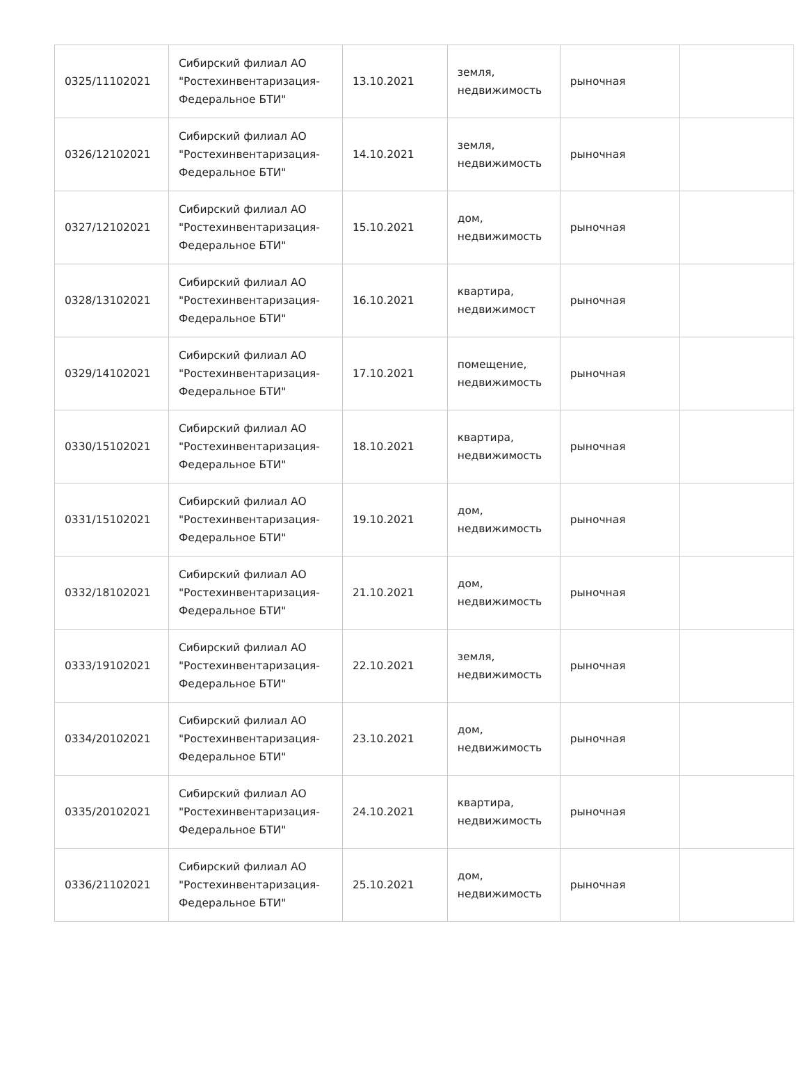| 0325/11102021 | Сибирский филиал АО "Ростехинвентаризация-Федеральное БТИ" | 13.10.2021 | земля, недвижимость | рыночная | |
| 0326/12102021 | Сибирский филиал АО "Ростехинвентаризация-Федеральное БТИ" | 14.10.2021 | земля, недвижимость | рыночная | |
| 0327/12102021 | Сибирский филиал АО "Ростехинвентаризация-Федеральное БТИ" | 15.10.2021 | дом, недвижимость | рыночная | |
| 0328/13102021 | Сибирский филиал АО "Ростехинвентаризация-Федеральное БТИ" | 16.10.2021 | квартира, недвижимост | рыночная | |
| 0329/14102021 | Сибирский филиал АО "Ростехинвентаризация-Федеральное БТИ" | 17.10.2021 | помещение, недвижимость | рыночная | |
| 0330/15102021 | Сибирский филиал АО "Ростехинвентаризация-Федеральное БТИ" | 18.10.2021 | квартира, недвижимость | рыночная | |
| 0331/15102021 | Сибирский филиал АО "Ростехинвентаризация-Федеральное БТИ" | 19.10.2021 | дом, недвижимость | рыночная | |
| 0332/18102021 | Сибирский филиал АО "Ростехинвентаризация-Федеральное БТИ" | 21.10.2021 | дом, недвижимость | рыночная | |
| 0333/19102021 | Сибирский филиал АО "Ростехинвентаризация-Федеральное БТИ" | 22.10.2021 | земля, недвижимость | рыночная | |
| 0334/20102021 | Сибирский филиал АО "Ростехинвентаризация-Федеральное БТИ" | 23.10.2021 | дом, недвижимость | рыночная | |
| 0335/20102021 | Сибирский филиал АО "Ростехинвентаризация-Федеральное БТИ" | 24.10.2021 | квартира, недвижимость | рыночная | |
| 0336/21102021 | Сибирский филиал АО "Ростехинвентаризация-Федеральное БТИ" | 25.10.2021 | дом, недвижимость | рыночная | |